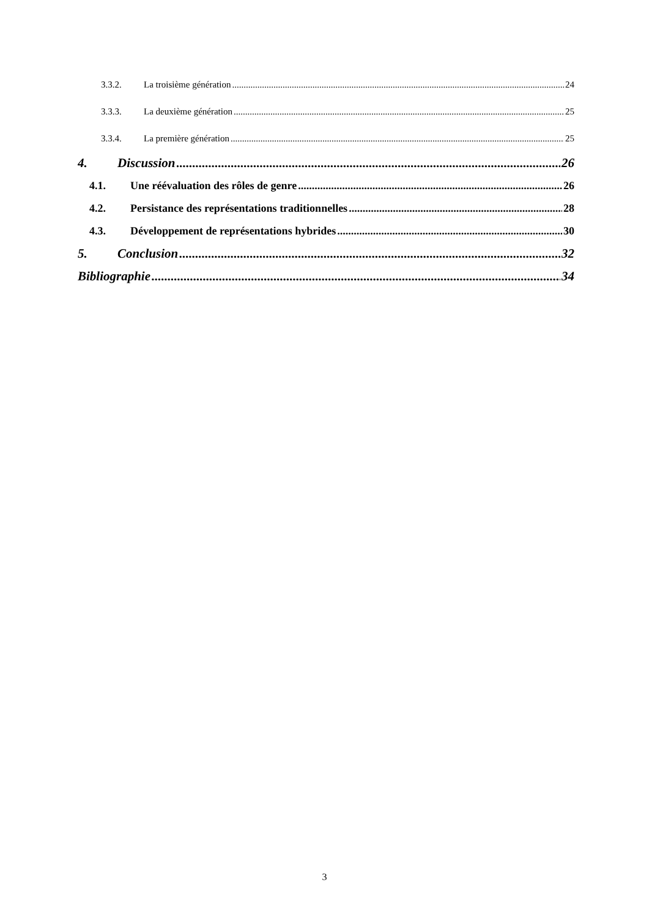3.3.2. La troisième génération 24
3.3.3. La deuxième génération 25
3.3.4. La première génération 25
4. Discussion 26
4.1. Une réévaluation des rôles de genre 26
4.2. Persistance des représentations traditionnelles 28
4.3. Développement de représentations hybrides 30
5. Conclusion 32
Bibliographie 34
3